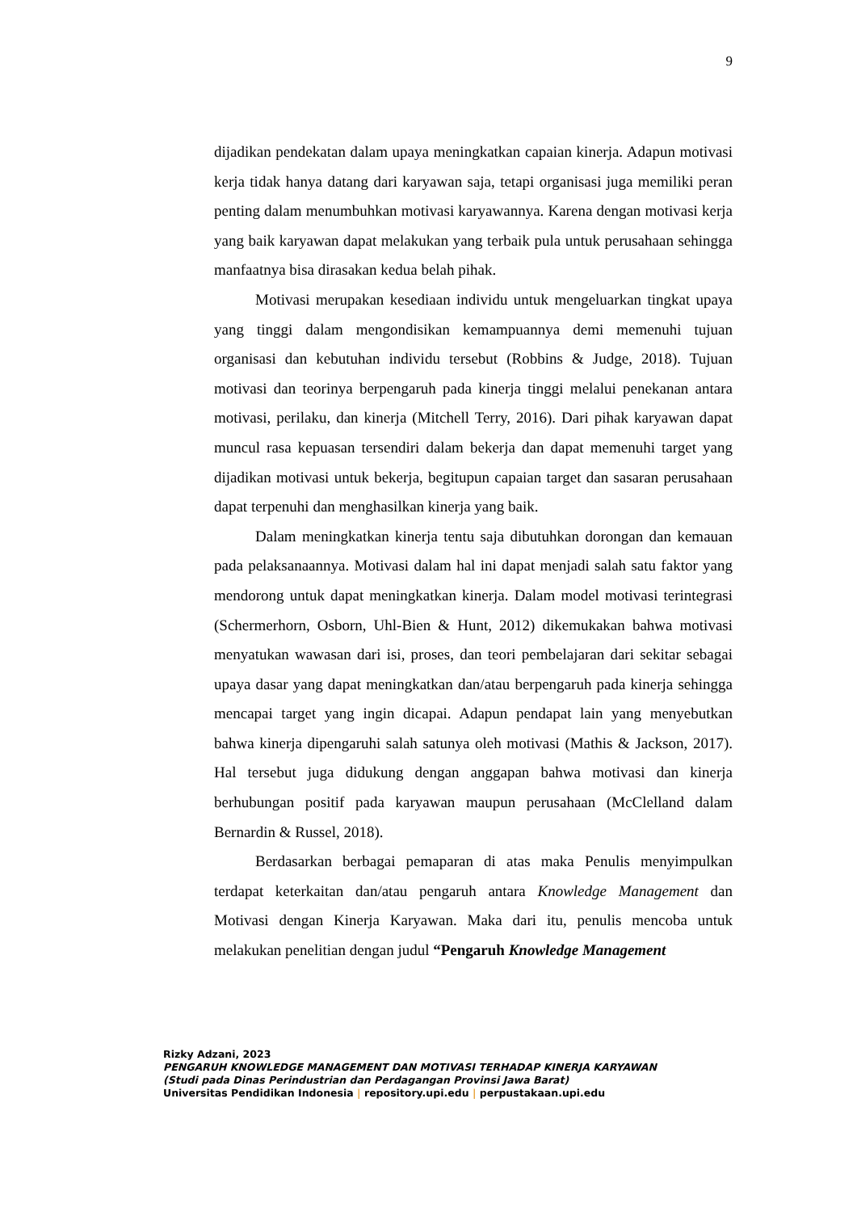9
dijadikan pendekatan dalam upaya meningkatkan capaian kinerja. Adapun motivasi kerja tidak hanya datang dari karyawan saja, tetapi organisasi juga memiliki peran penting dalam menumbuhkan motivasi karyawannya. Karena dengan motivasi kerja yang baik karyawan dapat melakukan yang terbaik pula untuk perusahaan sehingga manfaatnya bisa dirasakan kedua belah pihak.
Motivasi merupakan kesediaan individu untuk mengeluarkan tingkat upaya yang tinggi dalam mengondisikan kemampuannya demi memenuhi tujuan organisasi dan kebutuhan individu tersebut (Robbins & Judge, 2018). Tujuan motivasi dan teorinya berpengaruh pada kinerja tinggi melalui penekanan antara motivasi, perilaku, dan kinerja (Mitchell Terry, 2016). Dari pihak karyawan dapat muncul rasa kepuasan tersendiri dalam bekerja dan dapat memenuhi target yang dijadikan motivasi untuk bekerja, begitupun capaian target dan sasaran perusahaan dapat terpenuhi dan menghasilkan kinerja yang baik.
Dalam meningkatkan kinerja tentu saja dibutuhkan dorongan dan kemauan pada pelaksanaannya. Motivasi dalam hal ini dapat menjadi salah satu faktor yang mendorong untuk dapat meningkatkan kinerja. Dalam model motivasi terintegrasi (Schermerhorn, Osborn, Uhl-Bien & Hunt, 2012) dikemukakan bahwa motivasi menyatukan wawasan dari isi, proses, dan teori pembelajaran dari sekitar sebagai upaya dasar yang dapat meningkatkan dan/atau berpengaruh pada kinerja sehingga mencapai target yang ingin dicapai. Adapun pendapat lain yang menyebutkan bahwa kinerja dipengaruhi salah satunya oleh motivasi (Mathis & Jackson, 2017). Hal tersebut juga didukung dengan anggapan bahwa motivasi dan kinerja berhubungan positif pada karyawan maupun perusahaan (McClelland dalam Bernardin & Russel, 2018).
Berdasarkan berbagai pemaparan di atas maka Penulis menyimpulkan terdapat keterkaitan dan/atau pengaruh antara Knowledge Management dan Motivasi dengan Kinerja Karyawan. Maka dari itu, penulis mencoba untuk melakukan penelitian dengan judul “Pengaruh Knowledge Management
Rizky Adzani, 2023
PENGARUH KNOWLEDGE MANAGEMENT DAN MOTIVASI TERHADAP KINERJA KARYAWAN
(Studi pada Dinas Perindustrian dan Perdagangan Provinsi Jawa Barat)
Universitas Pendidikan Indonesia | repository.upi.edu | perpustakaan.upi.edu